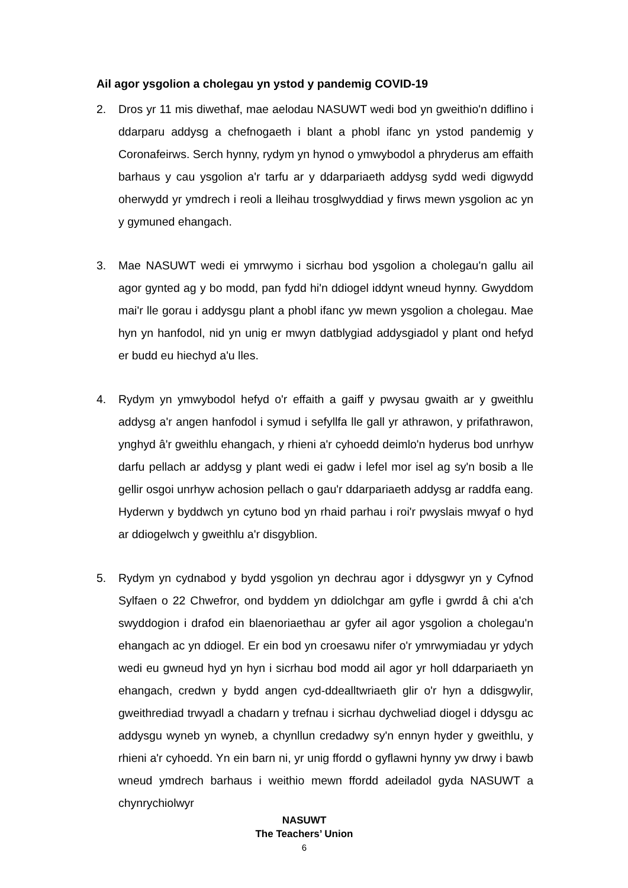Ail agor ysgolion a cholegau yn ystod y pandemig COVID-19
2. Dros yr 11 mis diwethaf, mae aelodau NASUWT wedi bod yn gweithio'n ddiflino i ddarparu addysg a chefnogaeth i blant a phobl ifanc yn ystod pandemig y Coronafeirws. Serch hynny, rydym yn hynod o ymwybodol a phryderus am effaith barhaus y cau ysgolion a'r tarfu ar y ddarpariaeth addysg sydd wedi digwydd oherwydd yr ymdrech i reoli a lleihau trosglwyddiad y firws mewn ysgolion ac yn y gymuned ehangach.
3. Mae NASUWT wedi ei ymrwymo i sicrhau bod ysgolion a cholegau'n gallu ail agor gynted ag y bo modd, pan fydd hi'n ddiogel iddynt wneud hynny. Gwyddom mai'r lle gorau i addysgu plant a phobl ifanc yw mewn ysgolion a cholegau. Mae hyn yn hanfodol, nid yn unig er mwyn datblygiad addysgiadol y plant ond hefyd er budd eu hiechyd a'u lles.
4. Rydym yn ymwybodol hefyd o'r effaith a gaiff y pwysau gwaith ar y gweithlu addysg a'r angen hanfodol i symud i sefyllfa lle gall yr athrawon, y prifathrawon, ynghyd â'r gweithlu ehangach, y rhieni a'r cyhoedd deimlo'n hyderus bod unrhyw darfu pellach ar addysg y plant wedi ei gadw i lefel mor isel ag sy'n bosib a lle gellir osgoi unrhyw achosion pellach o gau'r ddarpariaeth addysg ar raddfa eang. Hyderwn y byddwch yn cytuno bod yn rhaid parhau i roi'r pwyslais mwyaf o hyd ar ddiogelwch y gweithlu a'r disgyblion.
5. Rydym yn cydnabod y bydd ysgolion yn dechrau agor i ddysgwyr yn y Cyfnod Sylfaen o 22 Chwefror, ond byddem yn ddiolchgar am gyfle i gwrdd â chi a'ch swyddogion i drafod ein blaenoriaethau ar gyfer ail agor ysgolion a cholegau'n ehangach ac yn ddiogel. Er ein bod yn croesawu nifer o'r ymrwymiadau yr ydych wedi eu gwneud hyd yn hyn i sicrhau bod modd ail agor yr holl ddarpariaeth yn ehangach, credwn y bydd angen cyd-ddealltwriaeth glir o'r hyn a ddisgwylir, gweithrediad trwyadl a chadarn y trefnau i sicrhau dychweliad diogel i ddysgu ac addysgu wyneb yn wyneb, a chynllun credadwy sy'n ennyn hyder y gweithlu, y rhieni a'r cyhoedd. Yn ein barn ni, yr unig ffordd o gyflawni hynny yw drwy i bawb wneud ymdrech barhaus i weithio mewn ffordd adeiladol gyda NASUWT a chynrychiolwyr
NASUWT
The Teachers’ Union
6